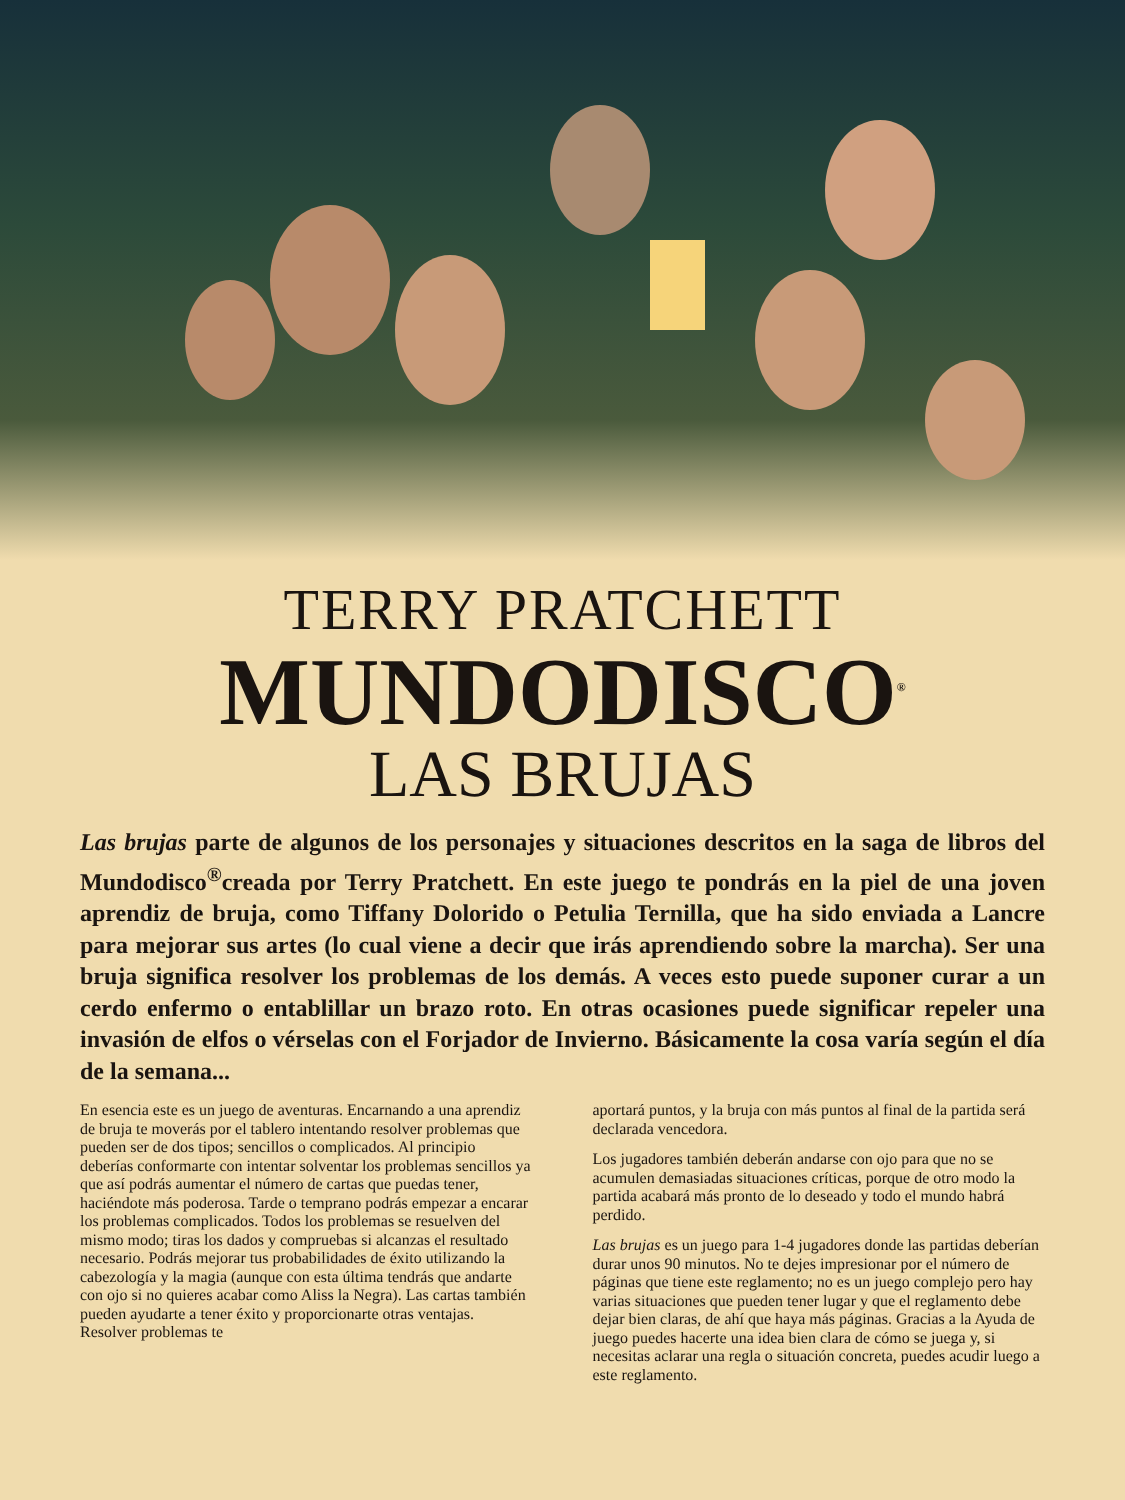TERRY PRATCHETT
MUNDODISCO<sup>®</sup>
LAS BRUJAS
Las brujas parte de algunos de los personajes y situaciones descritos en la saga de libros del Mundodisco<sup>®</sup>creada por Terry Pratchett. En este juego te pondrás en la piel de una joven aprendiz de bruja, como Tiffany Dolorido o Petulia Ternilla, que ha sido enviada a Lancre para mejorar sus artes (lo cual viene a decir que irás aprendiendo sobre la marcha). Ser una bruja significa resolver los problemas de los demás. A veces esto puede suponer curar a un cerdo enfermo o entablillar un brazo roto. En otras ocasiones puede significar repeler una invasión de elfos o vérselas con el Forjador de Invierno. Básicamente la cosa varía según el día de la semana...
En esencia este es un juego de aventuras. Encarnando a una aprendiz de bruja te moverás por el tablero intentando resolver problemas que pueden ser de dos tipos; sencillos o complicados. Al principio deberías conformarte con intentar solventar los problemas sencillos ya que así podrás aumentar el número de cartas que puedas tener, haciéndote más poderosa. Tarde o temprano podrás empezar a encarar los problemas complicados. Todos los problemas se resuelven del mismo modo; tiras los dados y compruebas si alcanzas el resultado necesario. Podrás mejorar tus probabilidades de éxito utilizando la cabezología y la magia (aunque con esta última tendrás que andarte con ojo si no quieres acabar como Aliss la Negra). Las cartas también pueden ayudarte a tener éxito y proporcionarte otras ventajas. Resolver problemas te
aportará puntos, y la bruja con más puntos al final de la partida será declarada vencedora.
Los jugadores también deberán andarse con ojo para que no se acumulen demasiadas situaciones críticas, porque de otro modo la partida acabará más pronto de lo deseado y todo el mundo habrá perdido.
Las brujas es un juego para 1-4 jugadores donde las partidas deberían durar unos 90 minutos. No te dejes impresionar por el número de páginas que tiene este reglamento; no es un juego complejo pero hay varias situaciones que pueden tener lugar y que el reglamento debe dejar bien claras, de ahí que haya más páginas. Gracias a la Ayuda de juego puedes hacerte una idea bien clara de cómo se juega y, si necesitas aclarar una regla o situación concreta, puedes acudir luego a este reglamento.